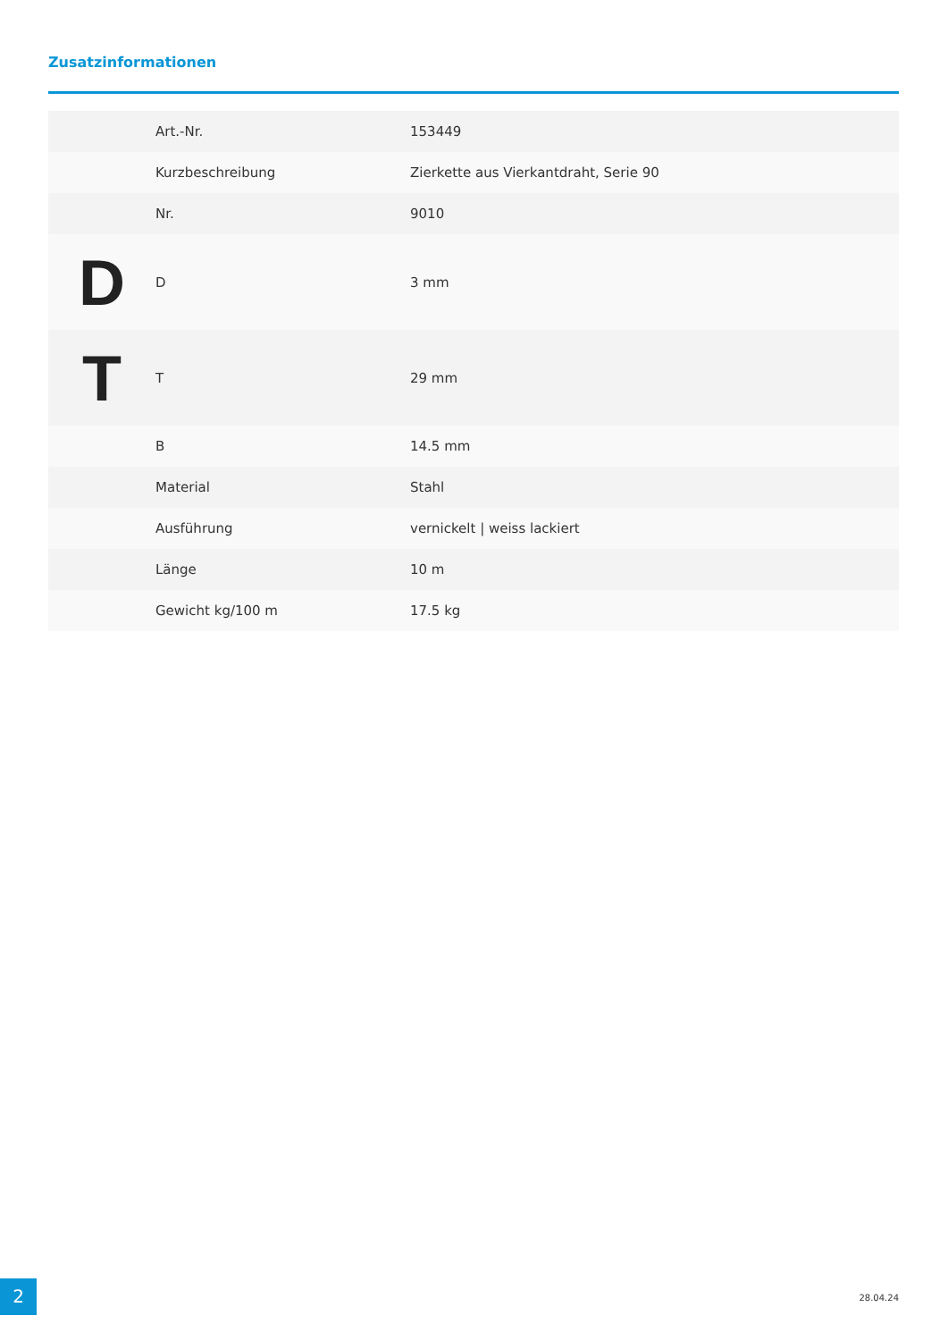Zusatzinformationen
| | Art.-Nr. | 153449 |
| | Kurzbeschreibung | Zierkette aus Vierkantdraht, Serie 90 |
| | Nr. | 9010 |
| D | D | 3 mm |
| T | T | 29 mm |
| | B | 14.5 mm |
| | Material | Stahl |
| | Ausführung | vernickelt / weiss lackiert |
| | Länge | 10 m |
| | Gewicht kg/100 m | 17.5 kg |
2 28.04.24